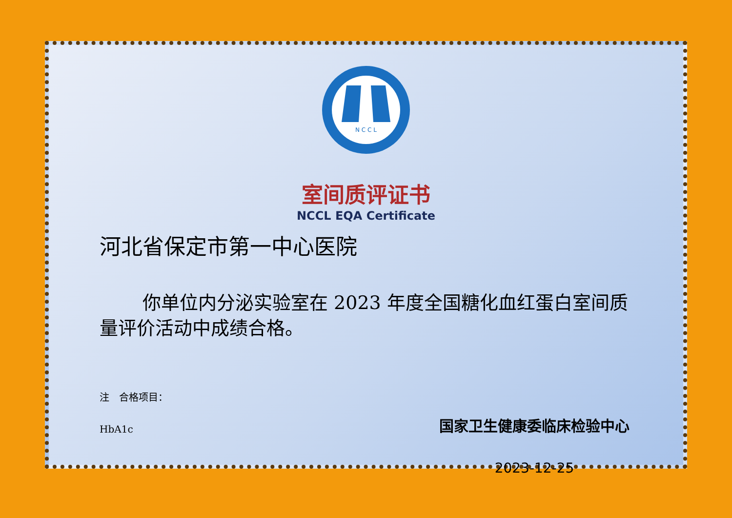N C C L
室间质评证书
NCCL EQA Certificate
河北省保定市第一中心医院
你单位内分泌实验室在 2023 年度全国糖化血红蛋白室间质量评价活动中成绩合格。
注　合格项目：
HbA1c
国家卫生健康委临床检验中心
2023-12-25